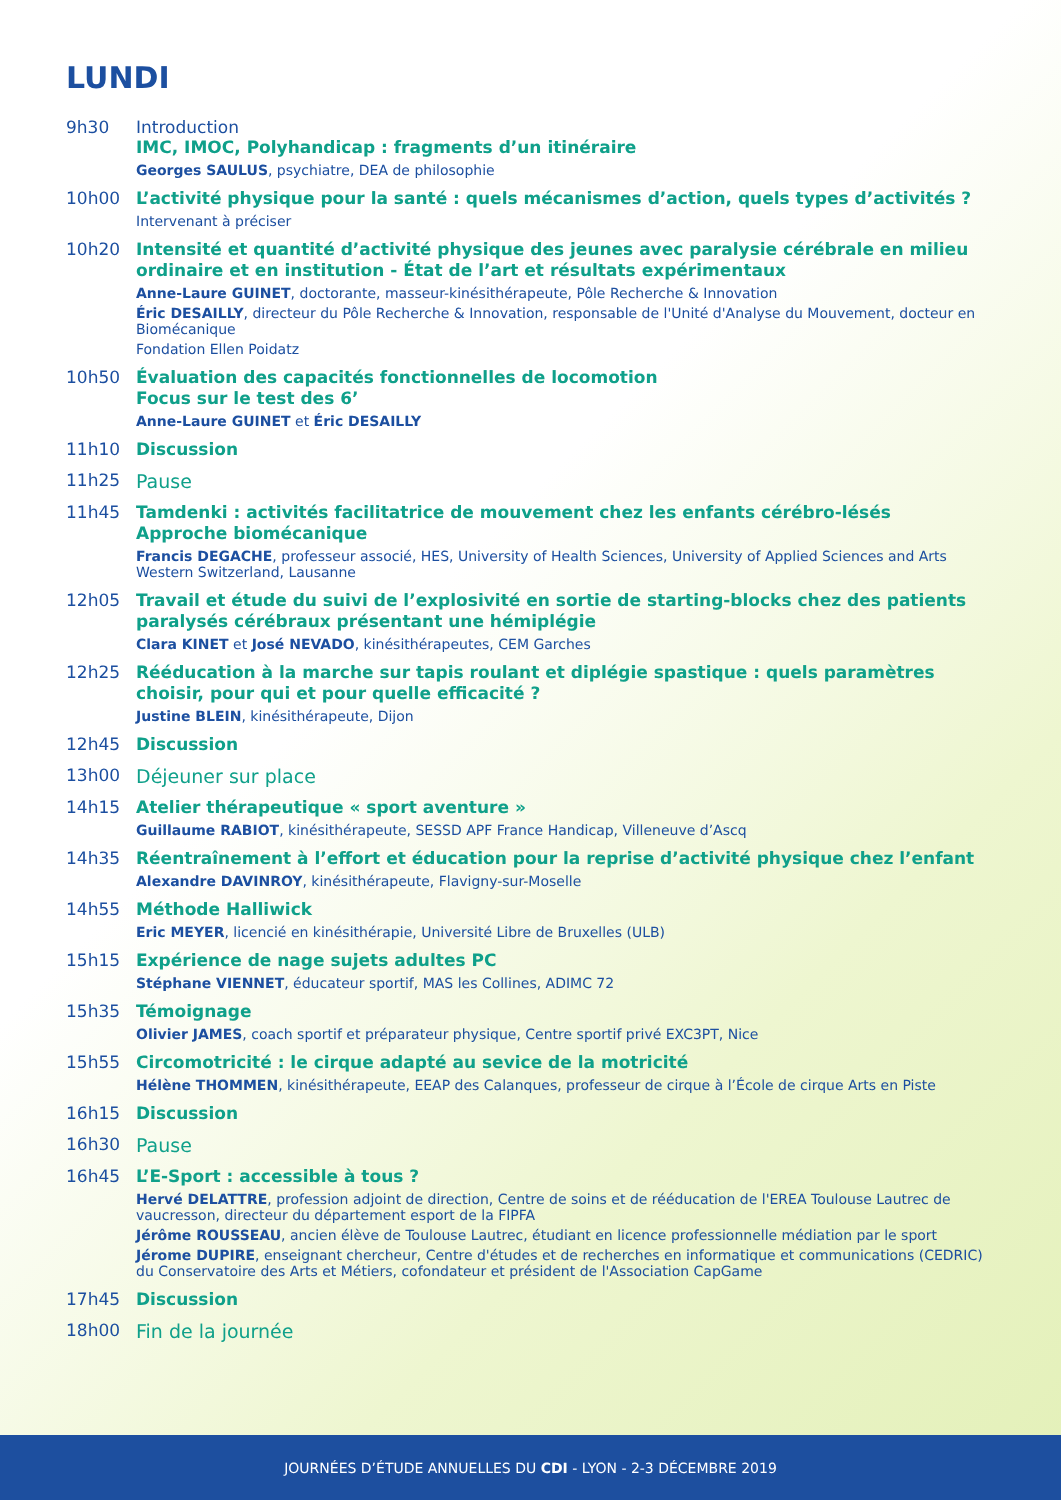LUNDI
9h30 Introduction
IMC, IMOC, Polyhandicap : fragments d’un itinéraire
Georges SAULUS, psychiatre, DEA de philosophie
10h00
L’activité physique pour la santé : quels mécanismes d’action, quels types d’activités ?
Intervenant à préciser
10h20
Intensité et quantité d’activité physique des jeunes avec paralysie cérébrale en milieu ordinaire et en institution - État de l’art et résultats expérimentaux
Anne-Laure GUINET, doctorante, masseur-kinésithérapeute, Pôle Recherche & Innovation
Éric DESAILLY, directeur du Pôle Recherche & Innovation, responsable de l'Unité d'Analyse du Mouvement, docteur en Biomécanique
Fondation Ellen Poidatz
10h50
Évaluation des capacités fonctionnelles de locomotion
Focus sur le test des 6’
Anne-Laure GUINET et Éric DESAILLY
11h10
Discussion
11h25 Pause
11h45
Tamdenki : activités facilitatrice de mouvement chez les enfants cérébro-lésés
Approche biomécanique
Francis DEGACHE, professeur associé, HES, University of Health Sciences, University of Applied Sciences and Arts Western Switzerland, Lausanne
12h05
Travail et étude du suivi de l’explosivité en sortie de starting-blocks chez des patients paralysés cérébraux présentant une hémiplégie
Clara KINET et José NEVADO, kinésithérapeutes, CEM Garches
12h25
Rééducation à la marche sur tapis roulant et diplégie spastique : quels paramètres choisir, pour qui et pour quelle efficacité ?
Justine BLEIN, kinésithérapeute, Dijon
12h45
Discussion
13h00 Déjeuner sur place
14h15
Atelier thérapeutique « sport aventure »
Guillaume RABIOT, kinésithérapeute, SESSD APF France Handicap, Villeneuve d’Ascq
14h35
Réentraînement à l’effort et éducation pour la reprise d’activité physique chez l’enfant
Alexandre DAVINROY, kinésithérapeute, Flavigny-sur-Moselle
14h55
Méthode Halliwick
Eric MEYER, licencié en kinésithérapie, Université Libre de Bruxelles (ULB)
15h15
Expérience de nage sujets adultes PC
Stéphane VIENNET, éducateur sportif, MAS les Collines, ADIMC 72
15h35
Témoignage
Olivier JAMES, coach sportif et préparateur physique, Centre sportif privé EXC3PT, Nice
15h55
Circomotricité : le cirque adapté au sevice de la motricité
Hélène THOMMEN, kinésithérapeute, EEAP des Calanques, professeur de cirque à l’École de cirque Arts en Piste
16h15
Discussion
16h30 Pause
16h45
L’E-Sport : accessible à tous ?
Hervé DELATTRE, profession adjoint de direction, Centre de soins et de rééducation de l'EREA Toulouse Lautrec de vaucresson, directeur du département esport de la FIPFA
Jérôme ROUSSEAU, ancien élève de Toulouse Lautrec, étudiant en licence professionnelle médiation par le sport
Jérome DUPIRE, enseignant chercheur, Centre d'études et de recherches en informatique et communications (CEDRIC) du Conservatoire des Arts et Métiers, cofondateur et président de l'Association CapGame
17h45
Discussion
18h00 Fin de la journée
JOURNÉES D’ÉTUDE ANNUELLES DU CDI - LYON - 2-3 DÉCEMBRE 2019